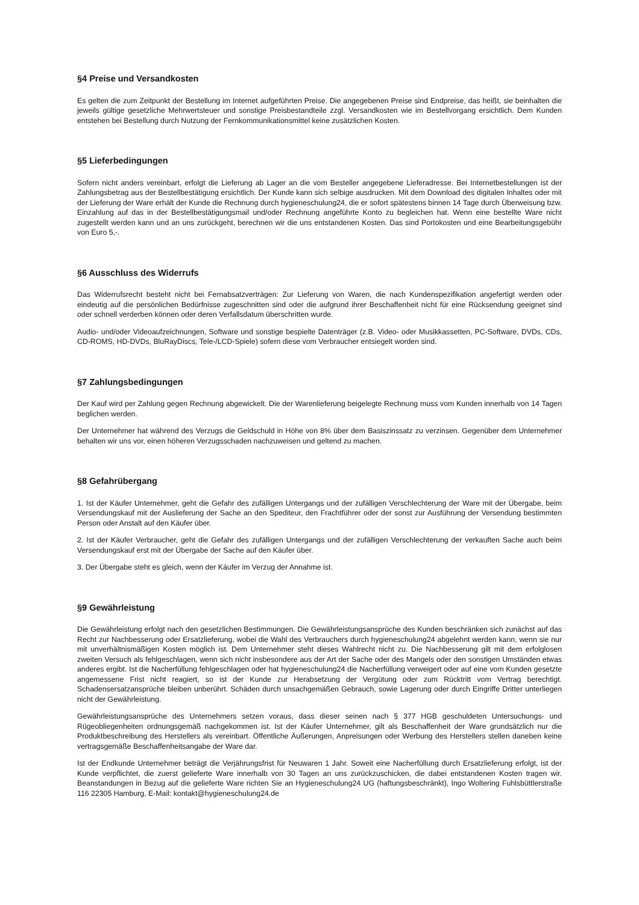§4 Preise und Versandkosten
Es gelten die zum Zeitpunkt der Bestellung im Internet aufgeführten Preise. Die angegebenen Preise sind Endpreise, das heißt, sie beinhalten die jeweils gültige gesetzliche Mehrwertsteuer und sonstige Preisbestandteile zzgl. Versandkosten wie im Bestellvorgang ersichtlich. Dem Kunden entstehen bei Bestellung durch Nutzung der Fernkommunikationsmittel keine zusätzlichen Kosten.
§5 Lieferbedingungen
Sofern nicht anders vereinbart, erfolgt die Lieferung ab Lager an die vom Besteller angegebene Lieferadresse. Bei Internetbestellungen ist der Zahlungsbetrag aus der Bestellbestätigung ersichtlich. Der Kunde kann sich selbige ausdrucken. Mit dem Download des digitalen Inhaltes oder mit der Lieferung der Ware erhält der Kunde die Rechnung durch hygieneschulung24, die er sofort spätestens binnen 14 Tage durch Überweisung bzw. Einzahlung auf das in der Bestellbestätigungsmail und/oder Rechnung angeführte Konto zu begleichen hat. Wenn eine bestellte Ware nicht zugestellt werden kann und an uns zurückgeht, berechnen wir die uns entstandenen Kosten. Das sind Portokosten und eine Bearbeitungsgebühr von Euro 5,-.
§6 Ausschluss des Widerrufs
Das Widerrufsrecht besteht nicht bei Fernabsatzverträgen: Zur Lieferung von Waren, die nach Kundenspezifikation angefertigt werden oder eindeutig auf die persönlichen Bedürfnisse zugeschnitten sind oder die aufgrund ihrer Beschaffenheit nicht für eine Rücksendung geeignet sind oder schnell verderben können oder deren Verfallsdatum überschritten wurde.
Audio- und/oder Videoaufzeichnungen, Software und sonstige bespielte Datenträger (z.B. Video- oder Musikkassetten, PC-Software, DVDs, CDs, CD-ROMS, HD-DVDs, BluRayDiscs, Tele-/LCD-Spiele) sofern diese vom Verbraucher entsiegelt worden sind.
§7 Zahlungsbedingungen
Der Kauf wird per Zahlung gegen Rechnung abgewickelt. Die der Warenlieferung beigelegte Rechnung muss vom Kunden innerhalb von 14 Tagen beglichen werden.
Der Unternehmer hat während des Verzugs die Geldschuld in Höhe von 8% über dem Basiszinssatz zu verzinsen. Gegenüber dem Unternehmer behalten wir uns vor, einen höheren Verzugsschaden nachzuweisen und geltend zu machen.
§8 Gefahrübergang
1. Ist der Käufer Unternehmer, geht die Gefahr des zufälligen Untergangs und der zufälligen Verschlechterung der Ware mit der Übergabe, beim Versendungskauf mit der Auslieferung der Sache an den Spediteur, den Frachtführer oder der sonst zur Ausführung der Versendung bestimmten Person oder Anstalt auf den Käufer über.
2. Ist der Käufer Verbraucher, geht die Gefahr des zufälligen Untergangs und der zufälligen Verschlechterung der verkauften Sache auch beim Versendungskauf erst mit der Übergabe der Sache auf den Käufer über.
3. Der Übergabe steht es gleich, wenn der Käufer im Verzug der Annahme ist.
§9 Gewährleistung
Die Gewährleistung erfolgt nach den gesetzlichen Bestimmungen. Die Gewährleistungsansprüche des Kunden beschränken sich zunächst auf das Recht zur Nachbesserung oder Ersatzlieferung, wobei die Wahl des Verbrauchers durch hygieneschulung24 abgelehnt werden kann, wenn sie nur mit unverhältnismäßigen Kosten möglich ist. Dem Unternehmer steht dieses Wahlrecht nicht zu. Die Nachbesserung gilt mit dem erfolglosen zweiten Versuch als fehlgeschlagen, wenn sich nicht insbesondere aus der Art der Sache oder des Mangels oder den sonstigen Umständen etwas anderes ergibt. Ist die Nacherfüllung fehlgeschlagen oder hat hygieneschulung24 die Nacherfüllung verweigert oder auf eine vom Kunden gesetzte angemessene Frist nicht reagiert, so ist der Kunde zur Herabsetzung der Vergütung oder zum Rücktritt vom Vertrag berechtigt. Schadensersatzansprüche bleiben unberührt. Schäden durch unsachgemäßen Gebrauch, sowie Lagerung oder durch Eingriffe Dritter unterliegen nicht der Gewährleistung.
Gewährleistungsansprüche des Unternehmers setzen voraus, dass dieser seinen nach § 377 HGB geschuldeten Untersuchungs- und Rügeobliegenheiten ordnungsgemäß nachgekommen ist. Ist der Käufer Unternehmer, gilt als Beschaffenheit der Ware grundsätzlich nur die Produktbeschreibung des Herstellers als vereinbart. Öffentliche Äußerungen, Anpreisungen oder Werbung des Herstellers stellen daneben keine vertragsgemäße Beschaffenheitsangabe der Ware dar.
Ist der Endkunde Unternehmer beträgt die Verjährungsfrist für Neuwaren 1 Jahr. Soweit eine Nacherfüllung durch Ersatzlieferung erfolgt, ist der Kunde verpflichtet, die zuerst gelieferte Ware innerhalb von 30 Tagen an uns zurückzuschicken, die dabei entstandenen Kosten tragen wir. Beanstandungen in Bezug auf die gelieferte Ware richten Sie an Hygieneschulung24 UG (haftungsbeschränkt), Ingo Woltering Fuhlsbüttlerstraße 116 22305 Hamburg, E-Mail: kontakt@hygieneschulung24.de